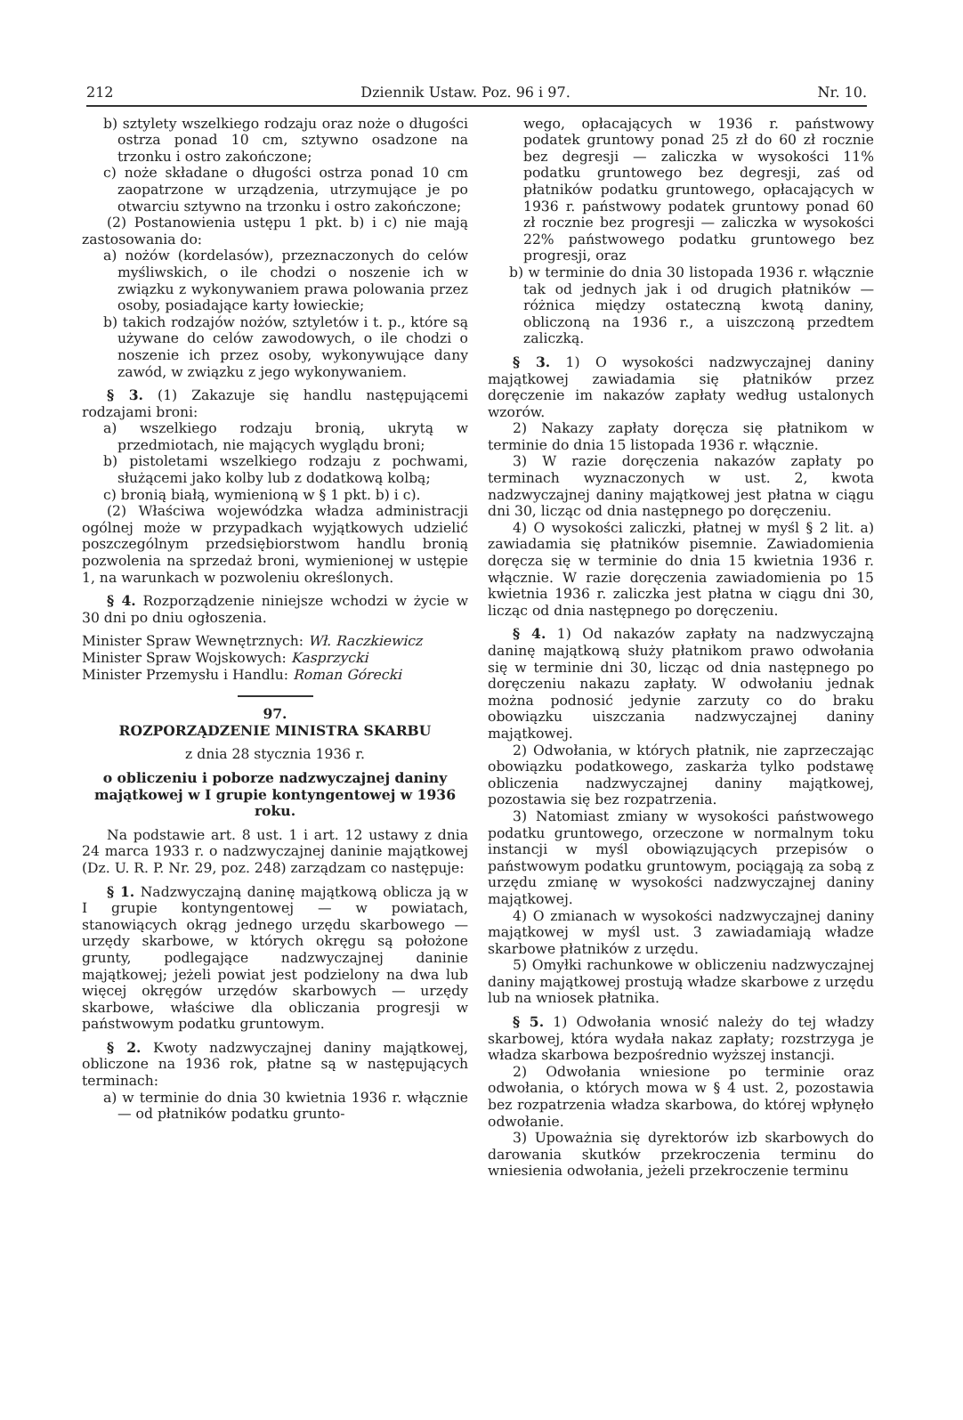212 Dziennik Ustaw. Poz. 96 i 97. Nr. 10.
b) sztylety wszelkiego rodzaju oraz noże o długości ostrza ponad 10 cm, sztywno osadzone na trzonku i ostro zakończone;
c) noże składane o długości ostrza ponad 10 cm zaopatrzone w urządzenia, utrzymujące je po otwarciu sztywno na trzonku i ostro zakończone;
(2) Postanowienia ustępu 1 pkt. b) i c) nie mają zastosowania do:
a) nożów (kordelasów), przeznaczonych do celów myśliwskich, o ile chodzi o noszenie ich w związku z wykonywaniem prawa polowania przez osoby, posiadające karty łowieckie;
b) takich rodzajów nożów, sztyletów i t. p., które są używane do celów zawodowych, o ile chodzi o noszenie ich przez osoby, wykonywujące dany zawód, w związku z jego wykonywaniem.
§ 3. (1) Zakazuje się handlu następującemi rodzajami broni:
a) wszelkiego rodzaju bronią, ukrytą w przedmiotach, nie mających wyglądu broni;
b) pistoletami wszelkiego rodzaju z pochwami, służącemi jako kolby lub z dodatkową kolbą;
c) bronią białą, wymienioną w § 1 pkt. b) i c).
(2) Właściwa wojewódzka władza administracji ogólnej może w przypadkach wyjątkowych udzielić poszczególnym przedsiębiorstwom handlu bronią pozwolenia na sprzedaż broni, wymienionej w ustępie 1, na warunkach w pozwoleniu określonych.
§ 4. Rozporządzenie niniejsze wchodzi w życie w 30 dni po dniu ogłoszenia.
Minister Spraw Wewnętrznych: Wł. Raczkiewicz
Minister Spraw Wojskowych: Kasprzycki
Minister Przemysłu i Handlu: Roman Górecki
97.
ROZPORZĄDZENIE MINISTRA SKARBU
z dnia 28 stycznia 1936 r.
o obliczeniu i poborze nadzwyczajnej daniny majątkowej w I grupie kontyngentowej w 1936 roku.
Na podstawie art. 8 ust. 1 i art. 12 ustawy z dnia 24 marca 1933 r. o nadzwyczajnej daninie majątkowej (Dz. U. R. P. Nr. 29, poz. 248) zarządzam co następuje:
§ 1. Nadzwyczajną daninę majątkową oblicza ją w I grupie kontyngentowej — w powiatach, stanowiących okrąg jednego urzędu skarbowego — urzędy skarbowe, w których okręgu są położone grunty, podlegające nadzwyczajnej daninie majątkowej; jeżeli powiat jest podzielony na dwa lub więcej okręgów urzędów skarbowych — urzędy skarbowe, właściwe dla obliczania progresji w państwowym podatku gruntowym.
§ 2. Kwoty nadzwyczajnej daniny majątkowej, obliczone na 1936 rok, płatne są w następujących terminach:
a) w terminie do dnia 30 kwietnia 1936 r. włącznie — od płatników podatku grunto-
wego, opłacających w 1936 r. państwowy podatek gruntowy ponad 25 zł do 60 zł rocznie bez degresji — zaliczka w wysokości 11% podatku gruntowego bez degresji, zaś od płatników podatku gruntowego, opłacających w 1936 r. państwowy podatek gruntowy ponad 60 zł rocznie bez progresji — zaliczka w wysokości 22% państwowego podatku gruntowego bez progresji, oraz
b) w terminie do dnia 30 listopada 1936 r. włącznie tak od jednych jak i od drugich płatników — różnica między ostateczną kwotą daniny, obliczoną na 1936 r., a uiszczoną przedtem zaliczką.
§ 3. 1) O wysokości nadzwyczajnej daniny majątkowej zawiadamia się płatników przez doręczenie im nakazów zapłaty według ustalonych wzorów.
2) Nakazy zapłaty doręcza się płatnikom w terminie do dnia 15 listopada 1936 r. włącznie.
3) W razie doręczenia nakazów zapłaty po terminach wyznaczonych w ust. 2, kwota nadzwyczajnej daniny majątkowej jest płatna w ciągu dni 30, licząc od dnia następnego po doręczeniu.
4) O wysokości zaliczki, płatnej w myśl § 2 lit. a) zawiadamia się płatników pisemnie. Zawiadomienia doręcza się w terminie do dnia 15 kwietnia 1936 r. włącznie. W razie doręczenia zawiadomienia po 15 kwietnia 1936 r. zaliczka jest płatna w ciągu dni 30, licząc od dnia następnego po doręczeniu.
§ 4. 1) Od nakazów zapłaty na nadzwyczajną daninę majątkową służy płatnikom prawo odwołania się w terminie dni 30, licząc od dnia następnego po doręczeniu nakazu zapłaty. W odwołaniu jednak można podnosić jedynie zarzuty co do braku obowiązku uiszczania nadzwyczajnej daniny majątkowej.
2) Odwołania, w których płatnik, nie zaprzeczając obowiązku podatkowego, zaskarża tylko podstawę obliczenia nadzwyczajnej daniny majątkowej, pozostawia się bez rozpatrzenia.
3) Natomiast zmiany w wysokości państwowego podatku gruntowego, orzeczone w normalnym toku instancji w myśl obowiązujących przepisów o państwowym podatku gruntowym, pociągają za sobą z urzędu zmianę w wysokości nadzwyczajnej daniny majątkowej.
4) O zmianach w wysokości nadzwyczajnej daniny majątkowej w myśl ust. 3 zawiadamiają władze skarbowe płatników z urzędu.
5) Omyłki rachunkowe w obliczeniu nadzwyczajnej daniny majątkowej prostują władze skarbowe z urzędu lub na wniosek płatnika.
§ 5. 1) Odwołania wnosić należy do tej władzy skarbowej, która wydała nakaz zapłaty; rozstrzyga je władza skarbowa bezpośrednio wyższej instancji.
2) Odwołania wniesione po terminie oraz odwołania, o których mowa w § 4 ust. 2, pozostawia bez rozpatrzenia władza skarbowa, do której wpłynęło odwołanie.
3) Upoważnia się dyrektorów izb skarbowych do darowania skutków przekroczenia terminu do wniesienia odwołania, jeżeli przekroczenie terminu